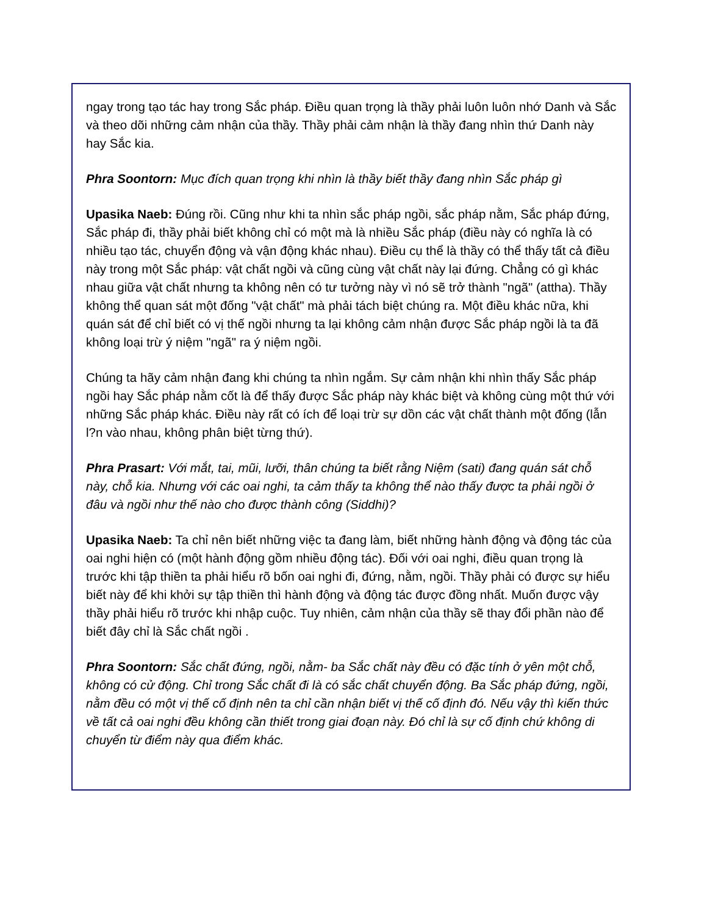ngay trong tạo tác hay trong Sắc pháp. Điều quan trọng là thầy phải luôn luôn nhớ Danh và Sắc và theo dõi những cảm nhận của thầy. Thầy phải cảm nhận là thầy đang nhìn thứ Danh này hay Sắc kia.
Phra Soontorn: Mục đích quan trọng khi nhìn là thầy biết thầy đang nhìn Sắc pháp gì
Upasika Naeb: Đúng rồi. Cũng như khi ta nhìn sắc pháp ngồi, sắc pháp nằm, Sắc pháp đứng, Sắc pháp đi, thầy phải biết không chỉ có một mà là nhiều Sắc pháp (điều này có nghĩa là có nhiều tạo tác, chuyển động và vận động khác nhau). Điều cụ thể là thầy có thể thấy tất cả điều này trong một Sắc pháp: vật chất ngồi và cũng cùng vật chất này lại đứng. Chẳng có gì khác nhau giữa vật chất nhưng ta không nên có tư tưởng này vì nó sẽ trở thành "ngã" (attha). Thầy không thể quan sát một đống "vật chất" mà phải tách biệt chúng ra. Một điều khác nữa, khi quán sát để chỉ biết có vị thế ngồi nhưng ta lại không cảm nhận được Sắc pháp ngồi là ta đã không loại trừ ý niệm "ngã" ra ý niệm ngồi.
Chúng ta hãy cảm nhận đang khi chúng ta nhìn ngắm. Sự cảm nhận khi nhìn thấy Sắc pháp ngồi hay Sắc pháp nằm cốt là để thấy được Sắc pháp này khác biệt và không cùng một thứ với những Sắc pháp khác. Điều này rất có ích để loại trừ sự dồn các vật chất thành một đống (lẫn l?n vào nhau, không phân biệt từng thứ).
Phra Prasart: Với mắt, tai, mũi, lưỡi, thân chúng ta biết rằng Niệm (sati) đang quán sát chỗ này, chỗ kia. Nhưng với các oai nghi, ta cảm thấy ta không thể nào thấy được ta phải ngồi ở đâu và ngồi như thế nào cho được thành công (Siddhi)?
Upasika Naeb: Ta chỉ nên biết những việc ta đang làm, biết những hành động và động tác của oai nghi hiện có (một hành động gồm nhiều động tác). Đối với oai nghi, điều quan trọng là trước khi tập thiền ta phải hiểu rõ bốn oai nghi đi, đứng, nằm, ngồi. Thầy phải có được sự hiểu biết này để khi khởi sự tập thiền thì hành động và động tác được đồng nhất. Muốn được vậy thầy phải hiểu rõ trước khi nhập cuộc. Tuy nhiên, cảm nhận của thầy sẽ thay đổi phần nào để biết đây chỉ là Sắc chất ngồi .
Phra Soontorn: Sắc chất đứng, ngồi, nằm- ba Sắc chất này đều có đặc tính ở yên một chỗ, không có cử động. Chỉ trong Sắc chất đi là có sắc chất chuyển động. Ba Sắc pháp đứng, ngồi, nằm đều có một vị thế cố định nên ta chỉ cần nhận biết vị thế cố định đó. Nếu vậy thì kiến thức về tất cả oai nghi đều không cần thiết trong giai đoạn này. Đó chỉ là sự cố định chứ không di chuyển từ điểm này qua điểm khác.